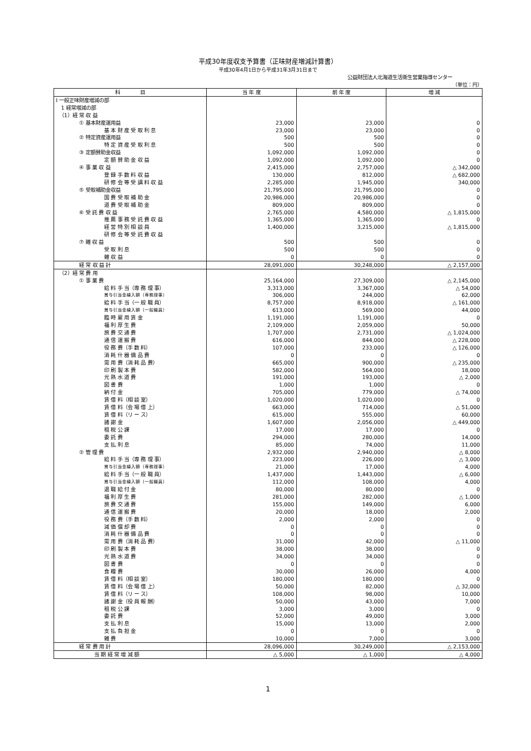平成30年度収支予算書（正味財産増減計算書）
平成30年4月1日から平成31年3月31日まで
公益財団法人北海道生活衛生営業指導センター
（単位：円）
| 科 目 | 当 年 度 | 前 年 度 | 増 減 |
| --- | --- | --- | --- |
| Ⅰ 一般正味財産増減の部 | | | |
| 1 経常増減の部 | | | |
| （1）経 常 収 益 | | | |
| ① 基本財産運用益 | 23,000 | 23,000 | 0 |
| 基 本 財 産 受 取 利 息 | 23,000 | 23,000 | 0 |
| ② 特定資産運用益 | 500 | 500 | 0 |
| 特 定 資 産 受 取 利 息 | 500 | 500 | 0 |
| ③ 定額賛助金収益 | 1,092,000 | 1,092,000 | 0 |
| 定 額 賛 助 金 収 益 | 1,092,000 | 1,092,000 | 0 |
| ④ 事 業 収 益 | 2,415,000 | 2,757,000 | △ 342,000 |
| 登 録 手 数 料 収 益 | 130,000 | 812,000 | △ 682,000 |
| 研 修 会 等 受 講 料 収 益 | 2,285,000 | 1,945,000 | 340,000 |
| ⑤ 受取補助金収益 | 21,795,000 | 21,795,000 | 0 |
| 国 費 受 取 補 助 金 | 20,986,000 | 20,986,000 | 0 |
| 道 費 受 取 補 助 金 | 809,000 | 809,000 | 0 |
| ⑥ 受 託 費 収 益 | 2,765,000 | 4,580,000 | △ 1,815,000 |
| 推 薦 事 務 受 託 費 収 益 | 1,365,000 | 1,365,000 | 0 |
| 経 営 特 別 相 談 員 | 1,400,000 | 3,215,000 | △ 1,815,000 |
| 研 修 会 等 受 託 費 収 益 | | | |
| ⑦ 雑 収 益 | 500 | 500 | 0 |
| 受 取 利 息 | 500 | 500 | 0 |
| 雑 収 益 | 0 | 0 | 0 |
| 経 常 収 益 計 | 28,091,000 | 30,248,000 | △ 2,157,000 |
| （2）経 常 費 用 | | | |
| ① 事 業 費 | 25,164,000 | 27,309,000 | △ 2,145,000 |
| 給 料 手 当（専 務 理 事） | 3,313,000 | 3,367,000 | △ 54,000 |
| 賞与引当金繰入額（専務理事） | 306,000 | 244,000 | 62,000 |
| 給 料 手 当（一 般 職 員） | 8,757,000 | 8,918,000 | △ 161,000 |
| 賞与引当金繰入額（一般職員） | 613,000 | 569,000 | 44,000 |
| 臨 時 雇 用 賃 金 | 1,191,000 | 1,191,000 | 0 |
| 福 利 厚 生 費 | 2,109,000 | 2,059,000 | 50,000 |
| 旅 費 交 通 費 | 1,707,000 | 2,731,000 | △ 1,024,000 |
| 通 信 運 搬 費 | 616,000 | 844,000 | △ 228,000 |
| 役 務 費（手 数 料） | 107,000 | 233,000 | △ 126,000 |
| 消 耗 什 器 備 品 費 | 0 | 0 | 0 |
| 需 用 費（消 耗 品 費） | 665,000 | 900,000 | △ 235,000 |
| 印 刷 製 本 費 | 582,000 | 564,000 | 18,000 |
| 光 熱 水 道 費 | 191,000 | 193,000 | △ 2,000 |
| 図 書 費 | 1,000 | 1,000 | 0 |
| 納 付 金 | 705,000 | 779,000 | △ 74,000 |
| 賃 借 料（相 談 室） | 1,020,000 | 1,020,000 | 0 |
| 賃 借 料（会 場 借 上） | 663,000 | 714,000 | △ 51,000 |
| 賃 借 料（リ ー ス） | 615,000 | 555,000 | 60,000 |
| 諸 謝 金 | 1,607,000 | 2,056,000 | △ 449,000 |
| 租 税 公 課 | 17,000 | 17,000 | 0 |
| 委 託 費 | 294,000 | 280,000 | 14,000 |
| 支 払 利 息 | 85,000 | 74,000 | 11,000 |
| ② 管 理 費 | 2,932,000 | 2,940,000 | △ 8,000 |
| 給 料 手 当（専 務 理 事） | 223,000 | 226,000 | △ 3,000 |
| 賞与引当金繰入額（専務理事） | 21,000 | 17,000 | 4,000 |
| 給 料 手 当（一 般 職 員） | 1,437,000 | 1,443,000 | △ 6,000 |
| 賞与引当金繰入額（一般職員） | 112,000 | 108,000 | 4,000 |
| 退 職 給 付 金 | 80,000 | 80,000 | 0 |
| 福 利 厚 生 費 | 281,000 | 282,000 | △ 1,000 |
| 旅 費 交 通 費 | 155,000 | 149,000 | 6,000 |
| 通 信 運 搬 費 | 20,000 | 18,000 | 2,000 |
| 役 務 費（手 数 料） | 2,000 | 2,000 | 0 |
| 減 価 償 却 費 | 0 | 0 | 0 |
| 消 耗 什 器 備 品 費 | 0 | 0 | 0 |
| 需 用 費（消 耗 品 費） | 31,000 | 42,000 | △ 11,000 |
| 印 刷 製 本 費 | 38,000 | 38,000 | 0 |
| 光 熱 水 道 費 | 34,000 | 34,000 | 0 |
| 図 書 費 | 0 | 0 | 0 |
| 食 糧 費 | 30,000 | 26,000 | 4,000 |
| 賃 借 料（相 談 室） | 180,000 | 180,000 | 0 |
| 賃 借 料（会 場 借 上） | 50,000 | 82,000 | △ 32,000 |
| 賃 借 料（リ ー ス） | 108,000 | 98,000 | 10,000 |
| 諸 謝 金（役 員 報 酬） | 50,000 | 43,000 | 7,000 |
| 租 税 公 課 | 3,000 | 3,000 | 0 |
| 委 託 費 | 52,000 | 49,000 | 3,000 |
| 支 払 利 息 | 15,000 | 13,000 | 2,000 |
| 支 払 負 担 金 | 0 | 0 | 0 |
| 雑 費 | 10,000 | 7,000 | 3,000 |
| 経 常 費 用 計 | 28,096,000 | 30,249,000 | △ 2,153,000 |
| 当 期 経 常 増 減 額 | △ 5,000 | △ 1,000 | △ 4,000 |
1